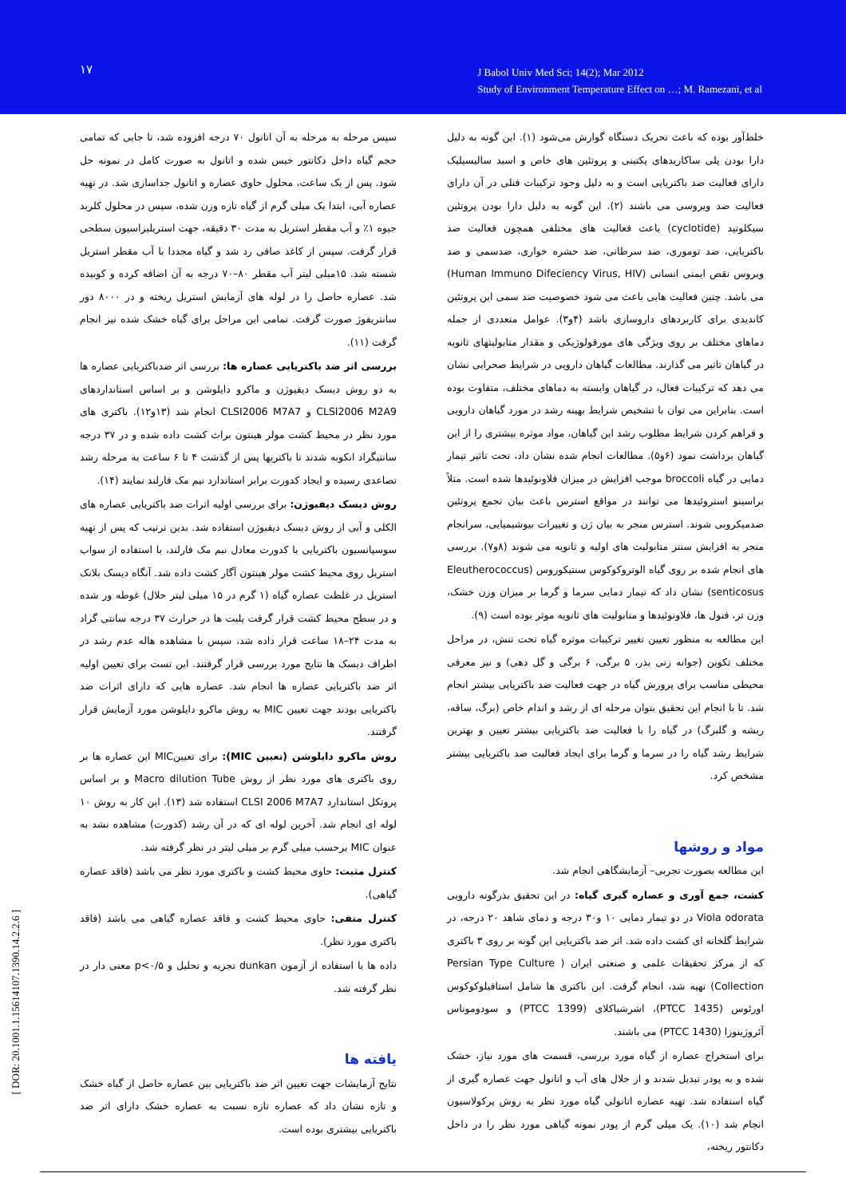۱۷
J Babol Univ Med Sci; 14(2); Mar 2012
Study of Environment Temperature Effect on …; M. Ramezani, et al
خلط‌آور بوده که باعث تحریک دستگاه گوارش می‌شود (۱). این گونه به دلیل دارا بودن پلی ساکاریدهای پکتینی و پروتئین های خاص و اسید سالیسیلیک دارای فعالیت ضد باکتریایی است و به دلیل وجود ترکیبات فنلی در آن دارای فعالیت ضد ویروسی می باشند (۲). این گونه به دلیل دارا بودن پروتئین سیکلوتید (cyclotide) باعث فعالیت های مختلفی همچون فعالیت ضد باکتریایی، ضد توموری، ضد سرطانی، ضد حشره خواری، ضدسمی و ضد ویروس نقص ایمنی انسانی (Human Immuno Difeciency Virus, HIV) می باشد. چنین فعالیت هایی باعث می شود خصوصیت ضد سمی این پروتئین کاندیدی برای کاربردهای داروسازی باشد (۴و۳). عوامل متعددی از جمله دماهای مختلف بر روی ویژگی های مورفولوژیکی و مقدار متابولیتهای ثانویه در گیاهان تاثیر می گذارند. مطالعات گیاهان دارویی در شرایط صحرایی نشان می دهد که ترکیبات فعال، در گیاهان وابسته به دماهای مختلف، متفاوت بوده است. بنابراین می توان با تشخیص شرایط بهینه رشد در مورد گیاهان دارویی و فراهم کردن شرایط مطلوب رشد این گیاهان، مواد موثره بیشتری را از این گیاهان برداشت نمود (۶و۵). مطالعات انجام شده نشان داد، تحت تاثیر تیمار دمایی در گیاه broccoli موجب افزایش در میزان فلاونوئیدها شده است. مثلاً براسینو استروئیدها می توانند در مواقع استرس باعث بیان تجمع پروتئین ضدمیکروبی شوند. استرس منجر به بیان ژن و تغییرات بیوشیمیایی، سرانجام منجر به افزایش سنتز متابولیت های اولیه و ثانویه می شوند (۸و۷). بررسی های انجام شده بر روی گیاه الوتروکوکوس سنتیکوروس (Eleutherococcus senticosus) نشان داد که تیمار دمایی سرما و گرما بر میزان وزن خشک، وزن تر، فنول ها، فلاونوئیدها و متابولیت های ثانویه موثر بوده است (۹).
این مطالعه به منظور تعیین تغییر ترکیبات موثره گیاه تحت تنش، در مراحل مختلف تکوین (جوانه زنی بذر، ۵ برگی، ۶ برگی و گل دهی) و نیز معرفی محیطی مناسب برای پرورش گیاه در جهت فعالیت ضد باکتریایی بیشتر انجام شد. تا با انجام این تحقیق بتوان مرحله ای از رشد و اندام خاص (برگ، ساقه، ریشه و گلبرگ) در گیاه را با فعالیت ضد باکتریایی بیشتر تعیین و بهترین شرایط رشد گیاه را در سرما و گرما برای ایجاد فعالیت ضد باکتریایی بیشتر مشخص کرد.
مواد و روشها
این مطالعه بصورت تجربی– آزمایشگاهی انجام شد.
کشت، جمع آوری و عصاره گیری گیاه: در این تحقیق بذرگونه دارویی Viola odorata در دو تیمار دمایی ۱۰ و۳۰ درجه و دمای شاهد ۲۰ درجه، در شرایط گلخانه ای کشت داده شد. اثر ضد باکتریایی این گونه بر روی ۳ باکتری که از مرکز تحقیقات علمی و صنعتی ایران ( Persian Type Culture Collection) تهیه شد، انجام گرفت. این باکتری ها شامل استافیلوکوکوس اورئوس (PTCC 1435)، اشرشیاکلای (PTCC 1399) و سودوموناس آئروژینوزا (PTCC 1430) می باشند.
برای استخراج عصاره از گیاه مورد بررسی، قسمت های مورد نیاز، خشک شده و به پودر تبدیل شدند و از حلال های آب و اتانول جهت عصاره گیری از گیاه استفاده شد. تهیه عصاره اتانولی گیاه مورد نظر به روش پرکولاسیون انجام شد (۱۰). یک میلی گرم از پودر نمونه گیاهی مورد نظر را در داخل دکانتور ریخته،
سپس مرحله به مرحله به آن اتانول ۷۰ درجه افزوده شد، تا جایی که تمامی حجم گیاه داخل دکانتور خیس شده و اتانول به صورت کامل در نمونه حل شود. پس از یک ساعت، محلول حاوی عصاره و اتانول جداسازی شد. در تهیه عصاره آبی، ابتدا یک میلی گرم از گیاه تازه وزن شده، سپس در محلول کلرید جیوه ۱٪ و آب مقطر استریل به مدت ۳۰ دقیقه، جهت استریلیزاسیون سطحی قرار گرفت. سپس از کاغذ صافی رد شد و گیاه مجددا با آب مقطر استریل شسته شد. ۱۵میلی لیتر آب مقطر ۸۰–۷۰ درجه به آن اضافه کرده و کوبیده شد. عصاره حاصل را در لوله های آزمایش استریل ریخته و در ۸۰۰۰ دور سانتریفوژ صورت گرفت. تمامی این مراحل برای گیاه خشک شده نیز انجام گرفت (۱۱).
بررسی اثر ضد باکتریایی عصاره ها: بررسی اثر ضدباکتریایی عصاره ها به دو روش دیسک دیفیوژن و ماکرو دایلوشن و بر اساس استانداردهای CLSI2006 M2A9 و CLSI2006 M7A7 انجام شد (۱۳و۱۲). باکتری های مورد نظر در محیط کشت مولر هینتون براث کشت داده شده و در ۳۷ درجه سانتیگراد انکوبه شدند تا باکتریها پس از گذشت ۴ تا ۶ ساعت به مرحله رشد تصاعدی رسیده و ایجاد کدورت برابر استاندارد نیم مک فارلند نمایند (۱۴).
روش دیسک دیفیوژن: برای بررسی اولیه اثرات ضد باکتریایی عصاره های الکلی و آبی از روش دیسک دیفیوژن استفاده شد. بدین ترتیب که پس از تهیه سوسپانسیون باکتریایی با کدورت معادل نیم مک فارلند، با استفاده از سواب استریل روی محیط کشت مولر هینتون آگار کشت داده شد. آنگاه دیسک بلانک استریل در غلظت عصاره گیاه (۱ گرم در ۱۵ میلی لیتر حلال) غوطه ور شده و در سطح محیط کشت قرار گرفت پلیت ها در حرارت ۳۷ درجه سانتی گراد به مدت ۲۴–۱۸ ساعت قرار داده شد، سپس با مشاهده هاله عدم رشد در اطراف دیسک ها نتایج مورد بررسی قرار گرفتند. این تست برای تعیین اولیه اثر ضد باکتریایی عصاره ها انجام شد. عصاره هایی که دارای اثرات ضد باکتریایی بودند جهت تعیین MIC به روش ماکرو دایلوشن مورد آزمایش قرار گرفتند.
روش ماکرو دایلوشن (تعیین MIC): برای تعیینMIC این عصاره ها بر روی باکتری های مورد نظر از روش Macro dilution Tube و بر اساس پروتکل استاندارد CLSI 2006 M7A7 استفاده شد (۱۳). این کار به روش ۱۰ لوله ای انجام شد. آخرین لوله ای که در آن رشد (کدورت) مشاهده نشد به عنوان MIC برحسب میلی گرم بر میلی لیتر در نظر گرفته شد.
کنترل مثبت: حاوی محیط کشت و باکتری مورد نظر می باشد (فاقد عصاره گیاهی).
کنترل منفی: حاوی محیط کشت و فاقد عصاره گیاهی می باشد (فاقد باکتری مورد نظر).
داده ها با استفاده از آزمون dunkan تجزیه و تحلیل و p<۰/۵ معنی دار در نظر گرفته شد.
یافته ها
نتایج آزمایشات جهت تعیین اثر ضد باکتریایی بین عصاره حاصل از گیاه خشک و تازه نشان داد که عصاره تازه نسبت به عصاره خشک دارای اثر ضد باکتریایی بیشتری بوده است.
[ DOR: 20.1001.1.15614107.1390.14.2.2.6 ]